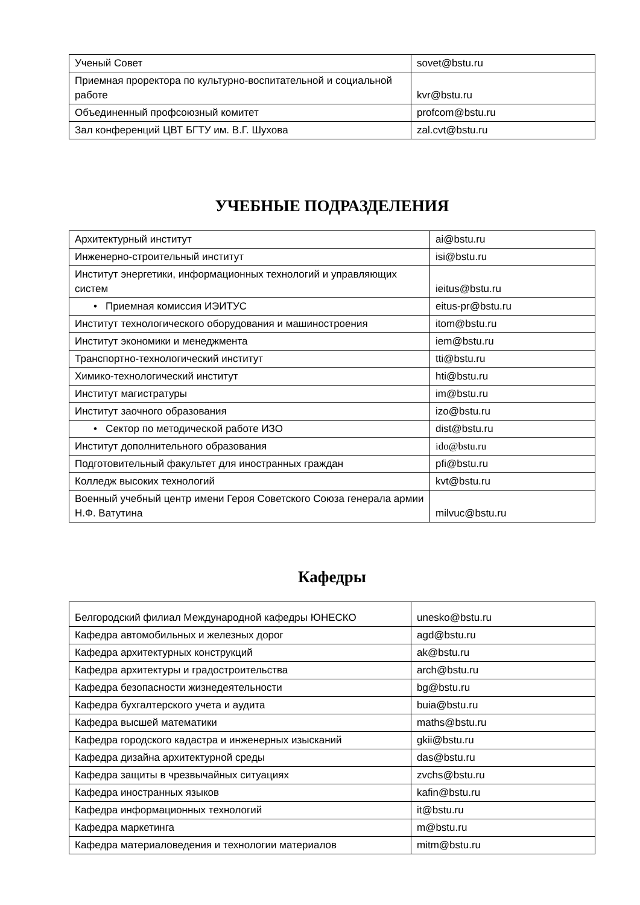| Ученый Совет | sovet@bstu.ru |
| Приемная проректора по культурно-воспитательной и социальной работе | kvr@bstu.ru |
| Объединенный профсоюзный комитет | profcom@bstu.ru |
| Зал конференций ЦВТ БГТУ им. В.Г. Шухова | zal.cvt@bstu.ru |
УЧЕБНЫЕ ПОДРАЗДЕЛЕНИЯ
| Архитектурный институт | ai@bstu.ru |
| Инженерно-строительный институт | isi@bstu.ru |
| Институт энергетики, информационных технологий и управляющих систем | ieitus@bstu.ru |
| • Приемная комиссия ИЭИТУС | eitus-pr@bstu.ru |
| Институт технологического оборудования и машиностроения | itom@bstu.ru |
| Институт экономики и менеджмента | iem@bstu.ru |
| Транспортно-технологический институт | tti@bstu.ru |
| Химико-технологический институт | hti@bstu.ru |
| Институт магистратуры | im@bstu.ru |
| Институт заочного образования | izo@bstu.ru |
| • Сектор по методической работе ИЗО | dist@bstu.ru |
| Институт дополнительного образования | ido@bstu.ru |
| Подготовительный факультет для иностранных граждан | pfi@bstu.ru |
| Колледж высоких технологий | kvt@bstu.ru |
| Военный учебный центр имени Героя Советского Союза генерала армии Н.Ф. Ватутина | milvuc@bstu.ru |
Кафедры
| Белгородский филиал Международной кафедры ЮНЕСКО | unesko@bstu.ru |
| Кафедра автомобильных и железных дорог | agd@bstu.ru |
| Кафедра архитектурных конструкций | ak@bstu.ru |
| Кафедра архитектуры и градостроительства | arch@bstu.ru |
| Кафедра безопасности жизнедеятельности | bg@bstu.ru |
| Кафедра бухгалтерского учета и аудита | buia@bstu.ru |
| Кафедра высшей математики | maths@bstu.ru |
| Кафедра городского кадастра и инженерных изысканий | gkii@bstu.ru |
| Кафедра дизайна архитектурной среды | das@bstu.ru |
| Кафедра защиты в чрезвычайных ситуациях | zvchs@bstu.ru |
| Кафедра иностранных языков | kafin@bstu.ru |
| Кафедра информационных технологий | it@bstu.ru |
| Кафедра маркетинга | m@bstu.ru |
| Кафедра материаловедения и технологии материалов | mitm@bstu.ru |